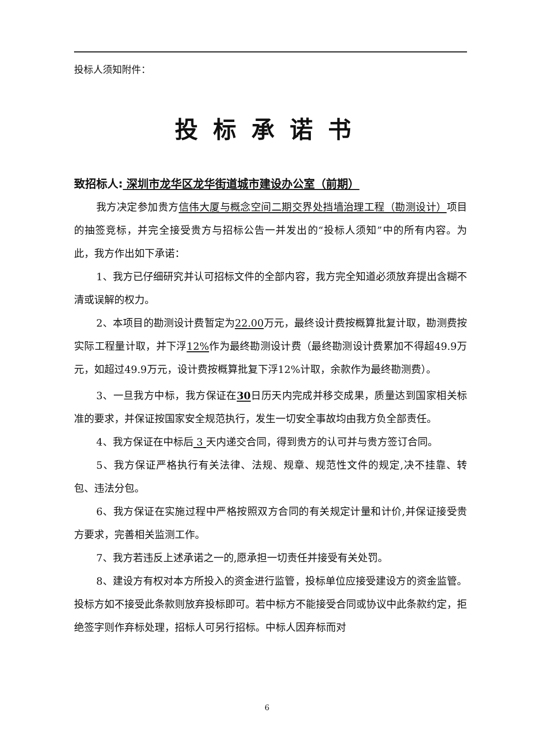投标人须知附件：
投标承诺书
致招标人: 深圳市龙华区龙华街道城市建设办公室（前期）
我方决定参加贵方信伟大厦与概念空间二期交界处挡墙治理工程（勘测设计）项目的抽签竞标，并完全接受贵方与招标公告一并发出的“投标人须知”中的所有内容。为此，我方作出如下承诺：
1、我方已仔细研究并认可招标文件的全部内容，我方完全知道必须放弃提出含糊不清或误解的权力。
2、本项目的勘测设计费暂定为22.00万元，最终设计费按概算批复计取，勘测费按实际工程量计取，并下浮12% 作为最终勘测设计费（最终勘测设计费累加不得超49.9万元，如超过49.9万元，设计费按概算批复下浮12%计取，余款作为最终勘测费）。
3、一旦我方中标，我方保证在30日历天内完成并移交成果，质量达到国家相关标准的要求，并保证按国家安全规范执行，发生一切安全事故均由我方负全部责任。
4、我方保证在中标后 3 天内递交合同，得到贵方的认可并与贵方签订合同。
5、我方保证严格执行有关法律、法规、规章、规范性文件的规定,决不挂靠、转包、违法分包。
6、我方保证在实施过程中严格按照双方合同的有关规定计量和计价,并保证接受贵方要求，完善相关监测工作。
7、我方若违反上述承诺之一的,愿承担一切责任并接受有关处罚。
8、建设方有权对本方所投入的资金进行监管，投标单位应接受建设方的资金监管。投标方如不接受此条款则放弃投标即可。若中标方不能接受合同或协议中此条款约定，拒绝签字则作弃标处理，招标人可另行招标。中标人因弃标而对
6